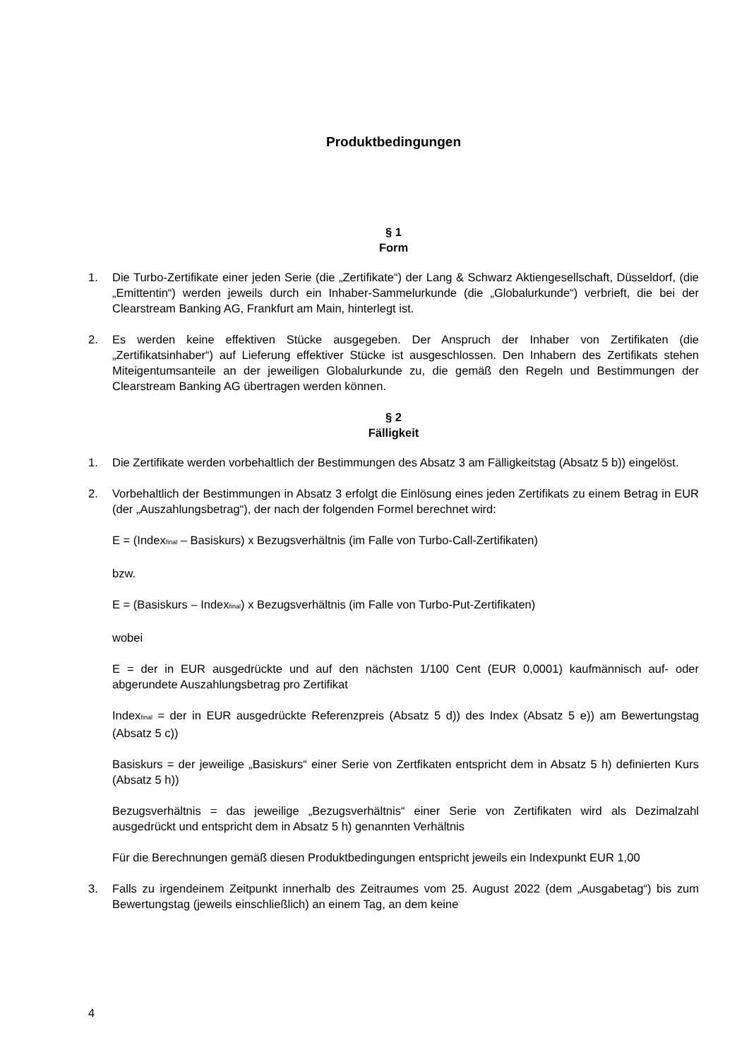Produktbedingungen
§ 1
Form
1. Die Turbo-Zertifikate einer jeden Serie (die „Zertifikate“) der Lang & Schwarz Aktiengesellschaft, Düsseldorf, (die „Emittentin“) werden jeweils durch ein Inhaber-Sammelurkunde (die „Globalurkunde“) verbrieft, die bei der Clearstream Banking AG, Frankfurt am Main, hinterlegt ist.
2. Es werden keine effektiven Stücke ausgegeben. Der Anspruch der Inhaber von Zertifikaten (die „Zertifikatsinhaber“) auf Lieferung effektiver Stücke ist ausgeschlossen. Den Inhabern des Zertifikats stehen Miteigentumsanteile an der jeweiligen Globalurkunde zu, die gemäß den Regeln und Bestimmungen der Clearstream Banking AG übertragen werden können.
§ 2
Fälligkeit
1. Die Zertifikate werden vorbehaltlich der Bestimmungen des Absatz 3 am Fälligkeitstag (Absatz 5 b)) eingelöst.
2. Vorbehaltlich der Bestimmungen in Absatz 3 erfolgt die Einlösung eines jeden Zertifikats zu einem Betrag in EUR (der „Auszahlungsbetrag“), der nach der folgenden Formel berechnet wird:
E = (Index<sub>final</sub> – Basiskurs) x Bezugsverhältnis (im Falle von Turbo-Call-Zertifikaten)
bzw.
E = (Basiskurs – Index<sub>final</sub>) x Bezugsverhältnis (im Falle von Turbo-Put-Zertifikaten)
wobei
E = der in EUR ausgedrückte und auf den nächsten 1/100 Cent (EUR 0,0001) kaufmännisch auf- oder abgerundete Auszahlungsbetrag pro Zertifikat
Index<sub>final</sub> = der in EUR ausgedrückte Referenzpreis (Absatz 5 d)) des Index (Absatz 5 e)) am Bewertungstag (Absatz 5 c))
Basiskurs = der jeweilige „Basiskurs“ einer Serie von Zertfikaten entspricht dem in Absatz 5 h) definierten Kurs (Absatz 5 h))
Bezugsverhältnis = das jeweilige „Bezugsverhältnis“ einer Serie von Zertifikaten wird als Dezimalzahl ausgedrückt und entspricht dem in Absatz 5 h) genannten Verhältnis
Für die Berechnungen gemäß diesen Produktbedingungen entspricht jeweils ein Indexpunkt EUR 1,00
3. Falls zu irgendeinem Zeitpunkt innerhalb des Zeitraumes vom 25. August 2022 (dem „Ausgabetag“) bis zum Bewertungstag (jeweils einschließlich) an einem Tag, an dem keine
4